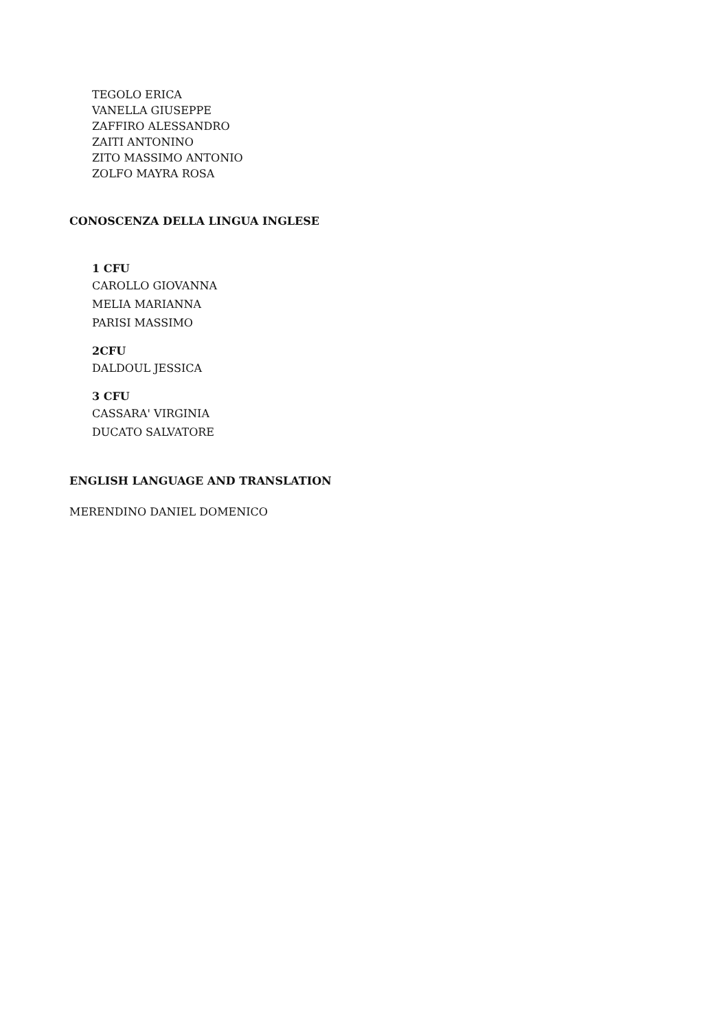TEGOLO ERICA
VANELLA GIUSEPPE
ZAFFIRO ALESSANDRO
ZAITI ANTONINO
ZITO MASSIMO ANTONIO
ZOLFO MAYRA ROSA
CONOSCENZA DELLA LINGUA INGLESE
1 CFU
CAROLLO GIOVANNA
MELIA MARIANNA
PARISI MASSIMO
2CFU
DALDOUL JESSICA
3 CFU
CASSARA' VIRGINIA
DUCATO SALVATORE
ENGLISH LANGUAGE AND TRANSLATION
MERENDINO DANIEL DOMENICO